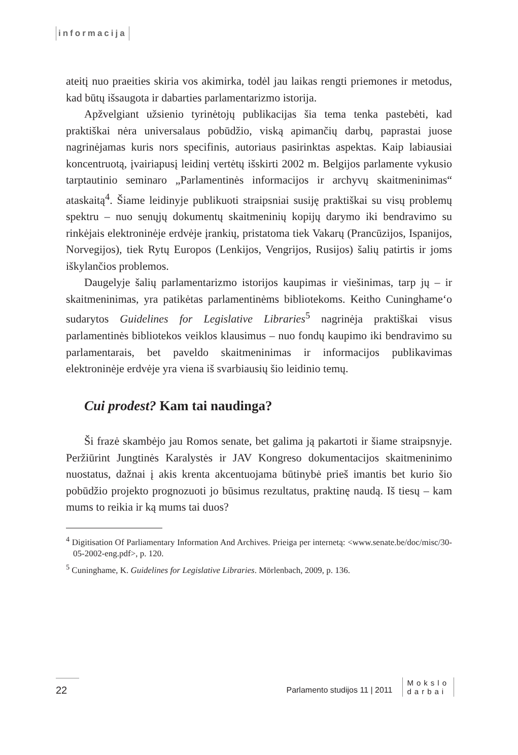informacija
ateitį nuo praeities skiria vos akimirka, todėl jau laikas rengti priemones ir metodus, kad būtų išsaugota ir dabarties parlamentarizmo istorija.
Apžvelgiant užsienio tyrinėtojų publikacijas šia tema tenka pastebėti, kad praktiškai nėra universalaus pobūdžio, viską apimančių darbų, paprastai juose nagrinėjamas kuris nors specifinis, autoriaus pasirinktas aspektas. Kaip labiausiai koncentruotą, įvairiapusį leidinį vertėtų išskirti 2002 m. Belgijos parlamente vykusio tarptautinio seminaro „Parlamentinės informacijos ir archyvų skaitmeninimas“ ataskaitą<sup>4</sup>. Šiame leidinyje publikuoti straipsniai susiję praktiškai su visų problemų spektru – nuo senųjų dokumentų skaitmeninių kopijų darymo iki bendravimo su rinkėjais elektroninėje erdvėje įrankių, pristatoma tiek Vakarų (Prancūzijos, Ispanijos, Norvegijos), tiek Rytų Europos (Lenkijos, Vengrijos, Rusijos) šalių patirtis ir joms iškylančios problemos.
Daugelyje šalių parlamentarizmo istorijos kaupimas ir viešinimas, tarp jų – ir skaitmeninimas, yra patikėtas parlamentinėms bibliotekoms. Keitho Cuninghame‘o sudarytos Guidelines for Legislative Libraries<sup>5</sup> nagrinėja praktiškai visus parlamentinės bibliotekos veiklos klausimus – nuo fondų kaupimo iki bendravimo su parlamentarais, bet paveldo skaitmeninimas ir informacijos publikavimas elektroninėje erdvėje yra viena iš svarbiausių šio leidinio temų.
Cui prodest? Kam tai naudinga?
Ši frazė skambėjo jau Romos senate, bet galima ją pakartoti ir šiame straipsnyje. Peržiūrint Jungtinės Karalystės ir JAV Kongreso dokumentacijos skaitmeninimo nuostatus, dažnai į akis krenta akcentuojama būtinybė prieš imantis bet kurio šio pobūdžio projekto prognozuoti jo būsimus rezultatus, praktinę naudą. Iš tiesų – kam mums to reikia ir ką mums tai duos?
<sup>4</sup> Digitisation Of Parliamentary Information And Archives. Prieiga per internetą: <www.senate.be/doc/misc/30-05-2002-eng.pdf>, p. 120.
<sup>5</sup> Cuninghame, K. Guidelines for Legislative Libraries. Mörlenbach, 2009, p. 136.
22
Parlamento studijos 11 | 2011
Mokslo
darbai